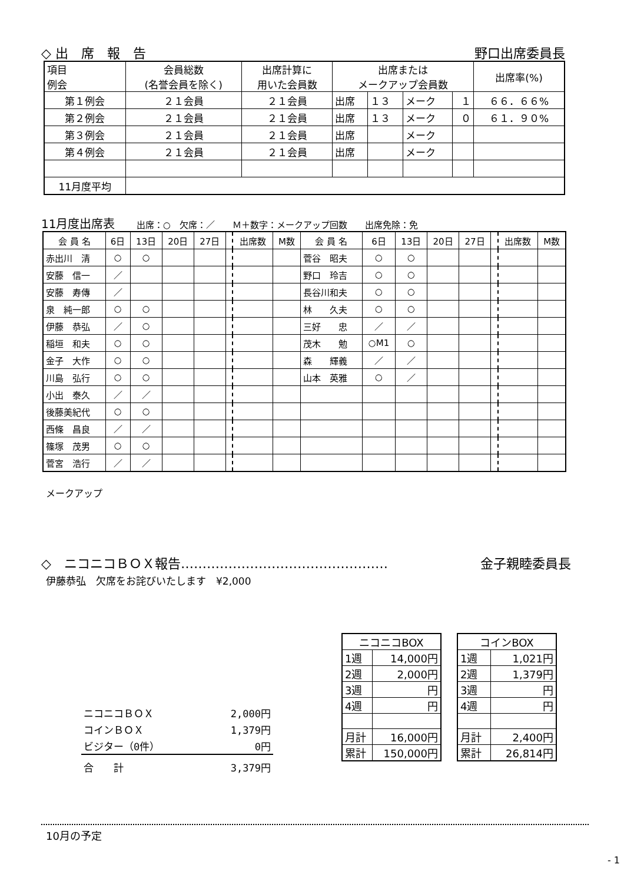◇ 出　席　報　告 野口出席委員長
| 項目 例会 | 会員総数 (名誉会員を除く) | 出席計算に 用いた会員数 | 出席または メークアップ会員数 | | | | 出席率(%) |
| --- | --- | --- | --- | --- | --- | --- | --- |
| 第１例会 | ２１会員 | ２１会員 | 出席 | １３ | メーク | １ | ６６．６６% |
| 第２例会 | ２１会員 | ２１会員 | 出席 | １３ | メーク | ０ | ６１．９０% |
| 第３例会 | ２１会員 | ２１会員 | 出席 | | メーク | | |
| 第４例会 | ２１会員 | ２１会員 | 出席 | | メーク | | |
| 11月度平均 | | | | | | | |
11月度出席表 出席：○　欠席：／　　Ｍ＋数字：メークアップ回数　　出席免除：免
| 会 員 名 | 6日 | 13日 | 20日 | 27日 | | 出席数 | M数 | 会 員 名 | 6日 | 13日 | 20日 | 27日 | | 出席数 | M数 |
| --- | --- | --- | --- | --- | --- | --- | --- | --- | --- | --- | --- | --- | --- | --- | --- |
| 赤出川 清 | ○ | ○ | | | | | | 菅谷 昭夫 | ○ | ○ | | | | | |
| 安藤 信一 | ／ | | | | | | | 野口 玲吉 | ○ | ○ | | | | | |
| 安藤 寿傳 | ／ | | | | | | | 長谷川和夫 | ○ | ○ | | | | | |
| 泉 純一郎 | ○ | ○ | | | | | | 林 久夫 | ○ | ○ | | | | | |
| 伊藤 恭弘 | ／ | ○ | | | | | | 三好 忠 | ／ | ／ | | | | | |
| 稲垣 和夫 | ○ | ○ | | | | | | 茂木 勉 | ○M1 | ○ | | | | | |
| 金子 大作 | ○ | ○ | | | | | | 森 輝義 | ／ | ／ | | | | | |
| 川島 弘行 | ○ | ○ | | | | | | 山本 英雅 | ○ | ／ | | | | | |
| 小出 泰久 | ／ | ／ | | | | | | | | | | | | | |
| 後藤美紀代 | ○ | ○ | | | | | | | | | | | | | |
| 西條 昌良 | ／ | ／ | | | | | | | | | | | | | |
| 篠塚 茂男 | ○ | ○ | | | | | | | | | | | | | |
| 菅宮 浩行 | ／ | ／ | | | | | | | | | | | | | |
メークアップ
◇　ニコニコＢＯＸ報告………………………………………… 金子親睦委員長
伊藤恭弘　欠席をお詫びいたします　¥2,000
| ニコニコＢＯＸ | 2,000円 |
| コインＢＯＸ | 1,379円 |
| ビジター（0件） | 0円 |
| 合 計 | 3,379円 |
| ニコニコBOX | |
| 1週 | 14,000円 |
| 2週 | 2,000円 |
| 3週 | 円 |
| 4週 | 円 |
| 月計 | 16,000円 |
| 累計 | 150,000円 |
| コインBOX | |
| 1週 | 1,021円 |
| 2週 | 1,379円 |
| 3週 | 円 |
| 4週 | 円 |
| 月計 | 2,400円 |
| 累計 | 26,814円 |
10月の予定
- 1